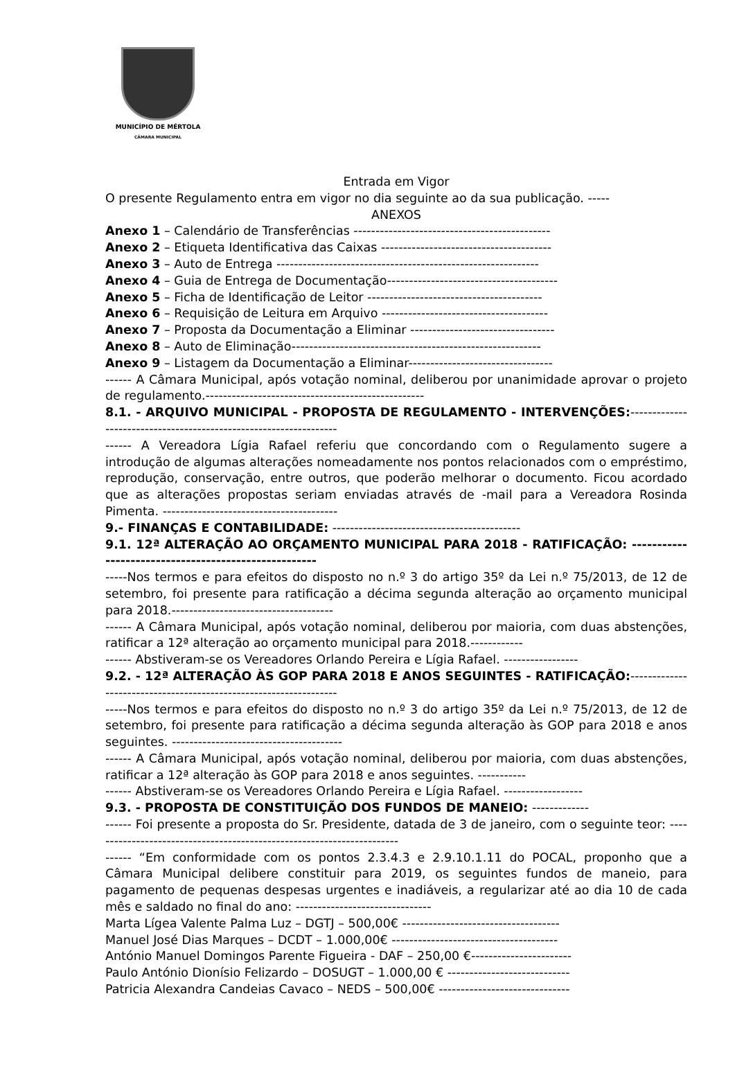MUNICÍPIO DE MÉRTOLA
CÂMARA MUNICIPAL
Entrada em Vigor
O presente Regulamento entra em vigor no dia seguinte ao da sua publicação. -----
ANEXOS
Anexo 1 – Calendário de Transferências ---------------------------------------------
Anexo 2 – Etiqueta Identificativa das Caixas ---------------------------------------
Anexo 3 – Auto de Entrega ------------------------------------------------------------
Anexo 4 – Guia de Entrega de Documentação---------------------------------------
Anexo 5 – Ficha de Identificação de Leitor ----------------------------------------
Anexo 6 – Requisição de Leitura em Arquivo --------------------------------------
Anexo 7 – Proposta da Documentação a Eliminar ---------------------------------
Anexo 8 – Auto de Eliminação---------------------------------------------------------
Anexo 9 – Listagem da Documentação a Eliminar---------------------------------
------ A Câmara Municipal, após votação nominal, deliberou por unanimidade aprovar o projeto de regulamento.--------------------------------------------------
8.1. - ARQUIVO MUNICIPAL - PROPOSTA DE REGULAMENTO - INTERVENÇÕES:------------------------------------------------------------------
------ A Vereadora Lígia Rafael referiu que concordando com o Regulamento sugere a introdução de algumas alterações nomeadamente nos pontos relacionados com o empréstimo, reprodução, conservação, entre outros, que poderão melhorar o documento. Ficou acordado que as alterações propostas seriam enviadas através de -mail para a Vereadora Rosinda Pimenta. ----------------------------------------
9.- FINANÇAS E CONTABILIDADE: -------------------------------------------
9.1. 12ª ALTERAÇÃO AO ORÇAMENTO MUNICIPAL PARA 2018 - RATIFICAÇÃO: -----------------------------------------------------
-----Nos termos e para efeitos do disposto no n.º 3 do artigo 35º da Lei n.º 75/2013, de 12 de setembro, foi presente para ratificação a décima segunda alteração ao orçamento municipal para 2018.-------------------------------------
------ A Câmara Municipal, após votação nominal, deliberou por maioria, com duas abstenções, ratificar a 12ª alteração ao orçamento municipal para 2018.------------
------ Abstiveram-se os Vereadores Orlando Pereira e Lígia Rafael. -----------------
9.2. - 12ª ALTERAÇÃO ÀS GOP PARA 2018 E ANOS SEGUINTES - RATIFICAÇÃO:------------------------------------------------------------------
-----Nos termos e para efeitos do disposto no n.º 3 do artigo 35º da Lei n.º 75/2013, de 12 de setembro, foi presente para ratificação a décima segunda alteração às GOP para 2018 e anos seguintes. ---------------------------------------
------ A Câmara Municipal, após votação nominal, deliberou por maioria, com duas abstenções, ratificar a 12ª alteração às GOP para 2018 e anos seguintes. -----------
------ Abstiveram-se os Vereadores Orlando Pereira e Lígia Rafael. ------------------
9.3. - PROPOSTA DE CONSTITUIÇÃO DOS FUNDOS DE MANEIO: -------------
------ Foi presente a proposta do Sr. Presidente, datada de 3 de janeiro, com o seguinte teor: -----------------------------------------------------------------------
------ “Em conformidade com os pontos 2.3.4.3 e 2.9.10.1.11 do POCAL, proponho que a Câmara Municipal delibere constituir para 2019, os seguintes fundos de maneio, para pagamento de pequenas despesas urgentes e inadiáveis, a regularizar até ao dia 10 de cada mês e saldado no final do ano: -------------------------------
Marta Lígea Valente Palma Luz – DGTJ – 500,00€ ------------------------------------
Manuel José Dias Marques – DCDT – 1.000,00€ --------------------------------------
António Manuel Domingos Parente Figueira - DAF – 250,00 €-----------------------
Paulo António Dionísio Felizardo – DOSUGT – 1.000,00 € ----------------------------
Patricia Alexandra Candeias Cavaco – NEDS – 500,00€ ------------------------------